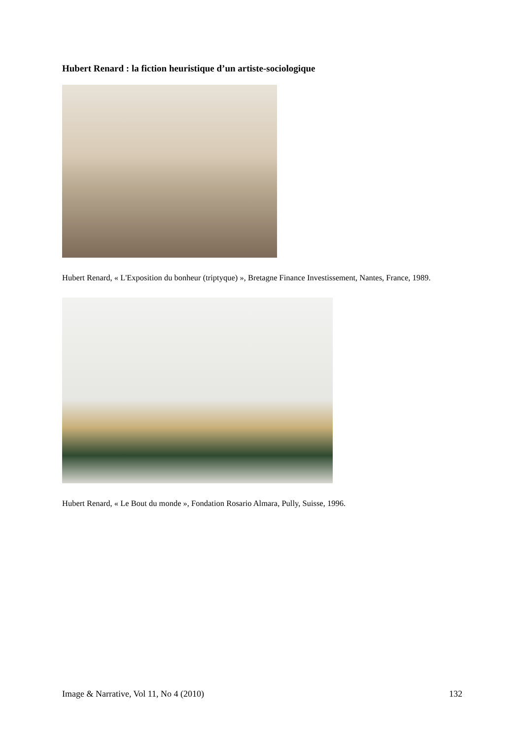Hubert Renard : la fiction heuristique d’un artiste-sociologique
Hubert Renard, « L'Exposition du bonheur (triptyque) », Bretagne Finance Investissement, Nantes, France, 1989.
Hubert Renard, « Le Bout du monde », Fondation Rosario Almara, Pully, Suisse, 1996.
Image & Narrative, Vol 11, No 4 (2010) 132